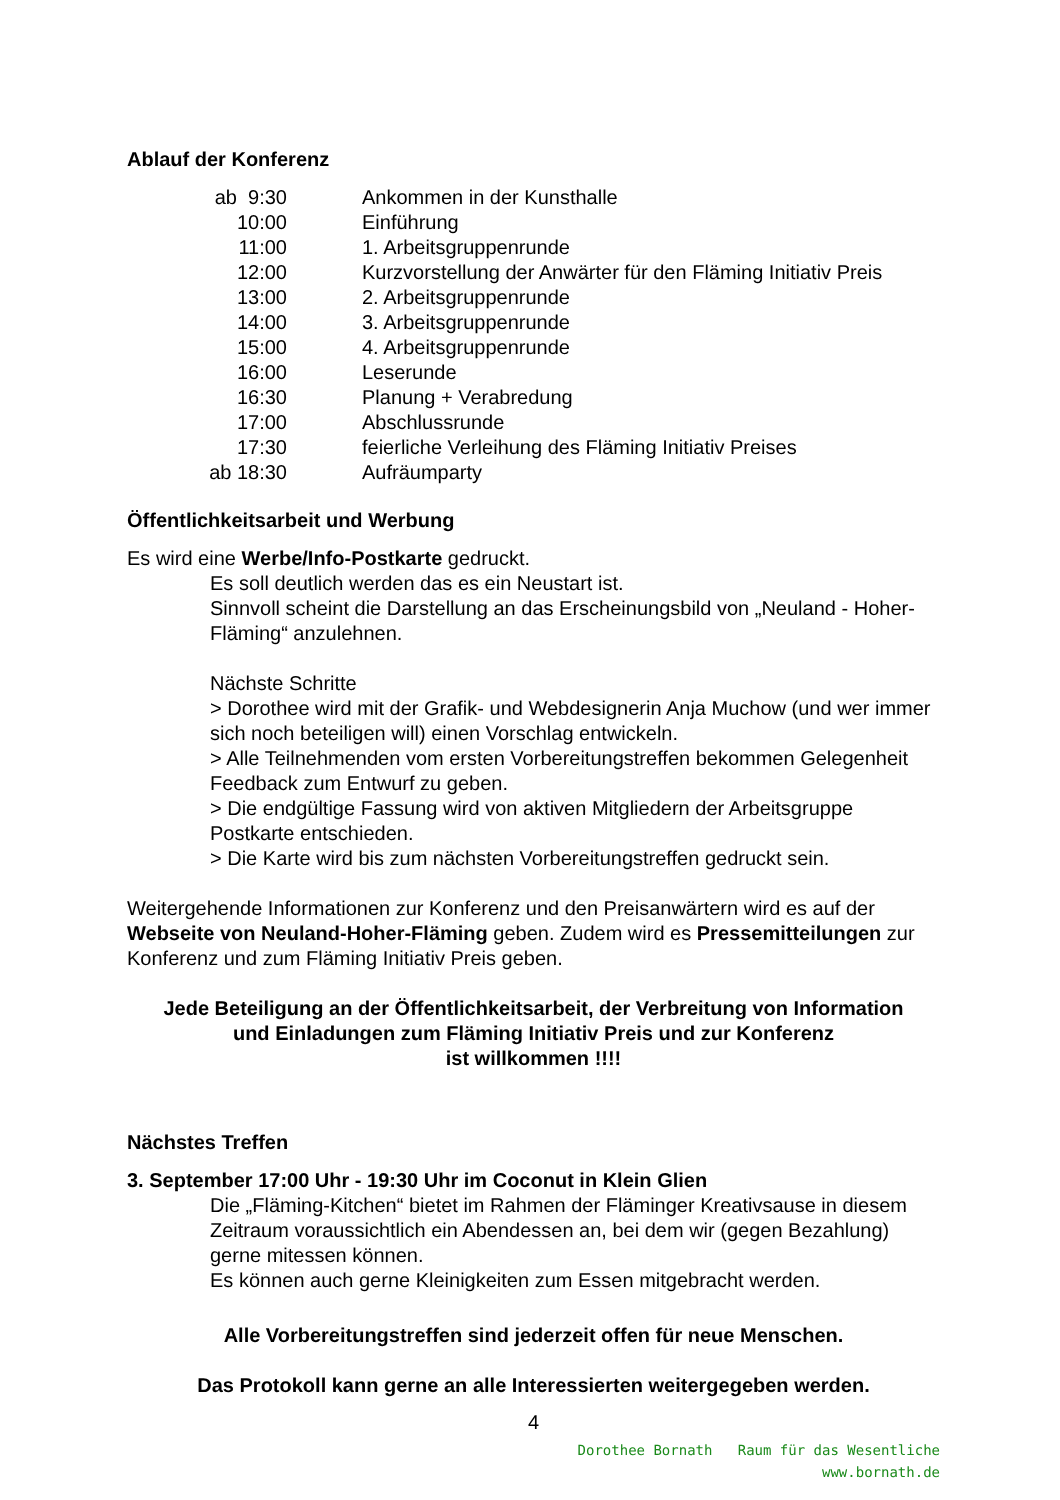Ablauf der Konferenz
| ab 9:30 | Ankommen in der Kunsthalle |
| 10:00 | Einführung |
| 11:00 | 1. Arbeitsgruppenrunde |
| 12:00 | Kurzvorstellung der Anwärter für den Fläming Initiativ Preis |
| 13:00 | 2. Arbeitsgruppenrunde |
| 14:00 | 3. Arbeitsgruppenrunde |
| 15:00 | 4. Arbeitsgruppenrunde |
| 16:00 | Leserunde |
| 16:30 | Planung + Verabredung |
| 17:00 | Abschlussrunde |
| 17:30 | feierliche Verleihung des Fläming Initiativ Preises |
| ab 18:30 | Aufräumparty |
Öffentlichkeitsarbeit und Werbung
Es wird eine Werbe/Info-Postkarte gedruckt.
Es soll deutlich werden das es ein Neustart ist.
Sinnvoll scheint die Darstellung an das Erscheinungsbild von „Neuland - Hoher-Fläming“ anzulehnen.
Nächste Schritte
> Dorothee wird mit der Grafik- und Webdesignerin Anja Muchow (und wer immer sich noch beteiligen will) einen Vorschlag entwickeln.
> Alle Teilnehmenden vom ersten Vorbereitungstreffen bekommen Gelegenheit Feedback zum Entwurf zu geben.
> Die endgültige Fassung wird von aktiven Mitgliedern der Arbeitsgruppe Postkarte entschieden.
> Die Karte wird bis zum nächsten Vorbereitungstreffen gedruckt sein.
Weitergehende Informationen zur Konferenz und den Preisanwärtern wird es auf der Webseite von Neuland-Hoher-Fläming geben. Zudem wird es Pressemitteilungen zur Konferenz und zum Fläming Initiativ Preis geben.
Jede Beteiligung an der Öffentlichkeitsarbeit, der Verbreitung von Information
und Einladungen zum Fläming Initiativ Preis und zur Konferenz
ist willkommen !!!!
Nächstes Treffen
3. September 17:00 Uhr - 19:30 Uhr im Coconut in Klein Glien
Die „Fläming-Kitchen“ bietet im Rahmen der Fläminger Kreativsause in diesem Zeitraum voraussichtlich ein Abendessen an, bei dem wir (gegen Bezahlung) gerne mitessen können.
Es können auch gerne Kleinigkeiten zum Essen mitgebracht werden.
Alle Vorbereitungstreffen sind jederzeit offen für neue Menschen.
Das Protokoll kann gerne an alle Interessierten weitergegeben werden.
4
Dorothee Bornath Raum für das Wesentliche
www.bornath.de